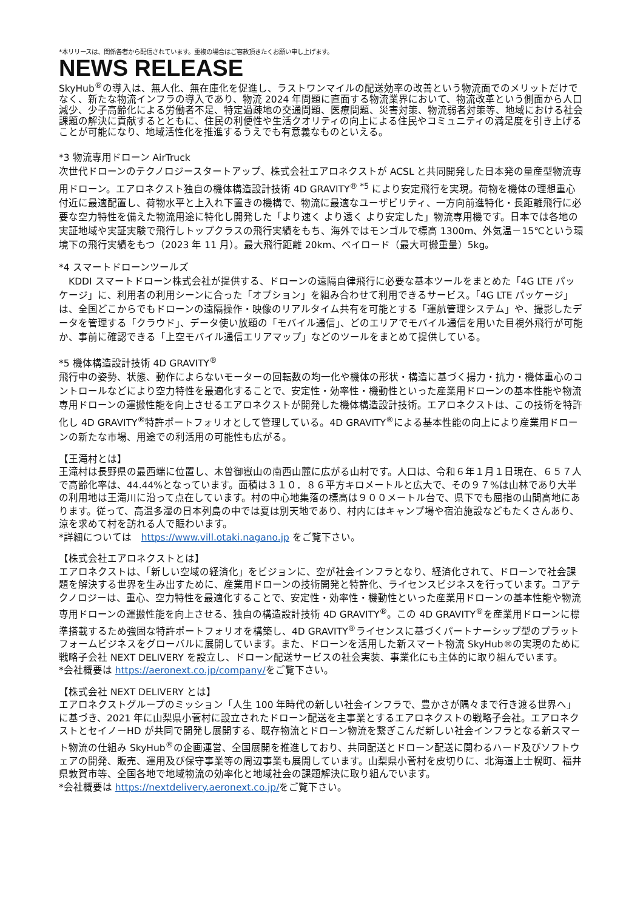*本リリースは、関係各者から配信されています。重複の場合はご容赦頂きたくお願い申し上げます。
NEWS RELEASE
SkyHub<sup>®</sup>の導入は、無人化、無在庫化を促進し、ラストワンマイルの配送効率の改善という物流面でのメリットだけでなく、新たな物流インフラの導入であり、物流 2024 年問題に直面する物流業界において、物流改革という側面から人口減少、少子高齢化による労働者不足、特定過疎地の交通問題、医療問題、災害対策、物流弱者対策等、地域における社会課題の解決に貢献するとともに、住民の利便性や生活クオリティの向上による住民やコミュニティの満足度を引き上げることが可能になり、地域活性化を推進するうえでも有意義なものといえる。
*3 物流専用ドローン AirTruck
次世代ドローンのテクノロジースタートアップ、株式会社エアロネクストが ACSL と共同開発した日本発の量産型物流専用ドローン。エアロネクスト独自の機体構造設計技術 4D GRAVITY<sup>® *5</sup> により安定飛行を実現。荷物を機体の理想重心付近に最適配置し、荷物水平と上入れ下置きの機構で、物流に最適なユーザビリティ、一方向前進特化・長距離飛行に必要な空力特性を備えた物流用途に特化し開発した「より速く より遠く より安定した」物流専用機です。日本では各地の実証地域や実証実験で飛行しトップクラスの飛行実績をもち、海外ではモンゴルで標高 1300m、外気温－15℃という環境下の飛行実績をもつ（2023 年 11 月）。最大飛行距離 20km、ペイロード（最大可搬重量）5kg。
*4 スマートドローンツールズ
　KDDI スマートドローン株式会社が提供する、ドローンの遠隔自律飛行に必要な基本ツールをまとめた「4G LTE パッケージ」に、利用者の利用シーンに合った「オプション」を組み合わせて利用できるサービス。「4G LTE パッケージ」は、全国どこからでもドローンの遠隔操作・映像のリアルタイム共有を可能とする「運航管理システム」や、撮影したデータを管理する「クラウド」、データ使い放題の「モバイル通信」、どのエリアでモバイル通信を用いた目視外飛行が可能か、事前に確認できる「上空モバイル通信エリアマップ」などのツールをまとめて提供している。
*5 機体構造設計技術 4D GRAVITY<sup>®</sup>
飛行中の姿勢、状態、動作によらないモーターの回転数の均一化や機体の形状・構造に基づく揚力・抗力・機体重心のコントロールなどにより空力特性を最適化することで、安定性・効率性・機動性といった産業用ドローンの基本性能や物流専用ドローンの運搬性能を向上させるエアロネクストが開発した機体構造設計技術。エアロネクストは、この技術を特許化し 4D GRAVITY<sup>®</sup>特許ポートフォリオとして管理している。4D GRAVITY<sup>®</sup>による基本性能の向上により産業用ドローンの新たな市場、用途での利活用の可能性も広がる。
【王滝村とは】
王滝村は長野県の最西端に位置し、木曽御嶽山の南西山麓に広がる山村です。人口は、令和６年１月１日現在、６５７人で高齢化率は、44.44%となっています。面積は３１０．８６平方キロメートルと広大で、その９７%は山林であり大半の利用地は王滝川に沿って点在しています。村の中心地集落の標高は９００メートル台で、県下でも屈指の山間高地にあります。従って、高温多湿の日本列島の中では夏は別天地であり、村内にはキャンプ場や宿泊施設などもたくさんあり、涼を求めて村を訪れる人で賑わいます。
*詳細については　https://www.vill.otaki.nagano.jp をご覧下さい。
【株式会社エアロネクストとは】
エアロネクストは、「新しい空域の経済化」をビジョンに、空が社会インフラとなり、経済化されて、ドローンで社会課題を解決する世界を生み出すために、産業用ドローンの技術開発と特許化、ライセンスビジネスを行っています。コアテクノロジーは、重心、空力特性を最適化することで、安定性・効率性・機動性といった産業用ドローンの基本性能や物流専用ドローンの運搬性能を向上させる、独自の構造設計技術 4D GRAVITY<sup>®</sup>。この 4D GRAVITY<sup>®</sup>を産業用ドローンに標準搭載するため強固な特許ポートフォリオを構築し、4D GRAVITY<sup>®</sup>ライセンスに基づくパートナーシップ型のプラットフォームビジネスをグローバルに展開しています。また、ドローンを活用した新スマート物流 SkyHub®の実現のために戦略子会社 NEXT DELIVERY を設立し、ドローン配送サービスの社会実装、事業化にも主体的に取り組んでいます。
*会社概要は https://aeronext.co.jp/company/をご覧下さい。
【株式会社 NEXT DELIVERY とは】
エアロネクストグループのミッション「人生 100 年時代の新しい社会インフラで、豊かさが隅々まで行き渡る世界へ」に基づき、2021 年に山梨県小菅村に設立されたドローン配送を主事業とするエアロネクストの戦略子会社。エアロネクストとセイノーHD が共同で開発し展開する、既存物流とドローン物流を繋ぎこんだ新しい社会インフラとなる新スマート物流の仕組み SkyHub<sup>®</sup>の企画運営、全国展開を推進しており、共同配送とドローン配送に関わるハード及びソフトウェアの開発、販売、運用及び保守事業等の周辺事業も展開しています。山梨県小菅村を皮切りに、北海道上士幌町、福井県敦賀市等、全国各地で地域物流の効率化と地域社会の課題解決に取り組んでいます。
*会社概要は https://nextdelivery.aeronext.co.jp/をご覧下さい。